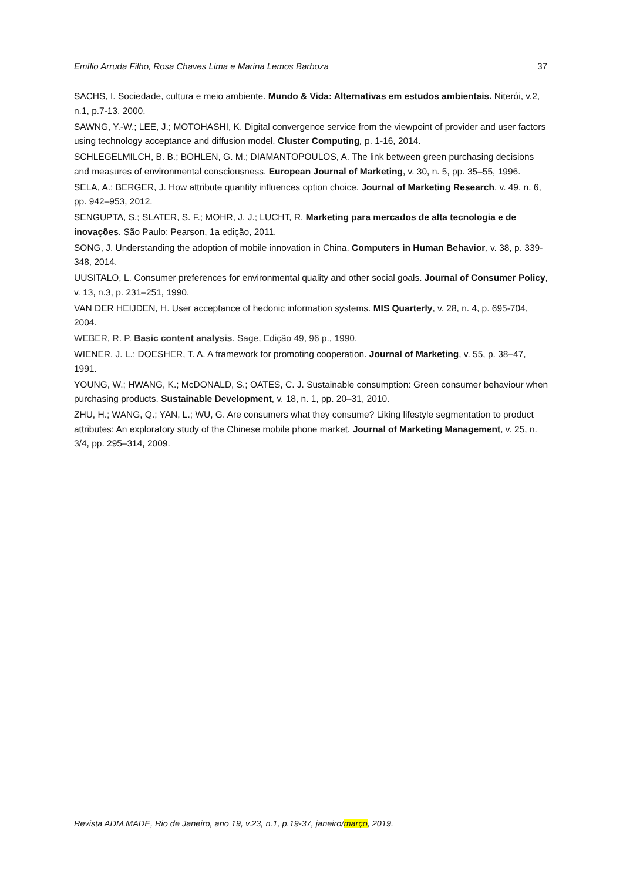Emílio Arruda Filho, Rosa Chaves Lima e Marina Lemos Barboza 37
SACHS, I. Sociedade, cultura e meio ambiente. Mundo & Vida: Alternativas em estudos ambientais. Niterói, v.2, n.1, p.7-13, 2000.
SAWNG, Y.-W.; LEE, J.; MOTOHASHI, K. Digital convergence service from the viewpoint of provider and user factors using technology acceptance and diffusion model. Cluster Computing, p. 1-16, 2014.
SCHLEGELMILCH, B. B.; BOHLEN, G. M.; DIAMANTOPOULOS, A. The link between green purchasing decisions and measures of environmental consciousness. European Journal of Marketing, v. 30, n. 5, pp. 35–55, 1996.
SELA, A.; BERGER, J. How attribute quantity influences option choice. Journal of Marketing Research, v. 49, n. 6, pp. 942–953, 2012.
SENGUPTA, S.; SLATER, S. F.; MOHR, J. J.; LUCHT, R. Marketing para mercados de alta tecnologia e de inovações. São Paulo: Pearson, 1a edição, 2011.
SONG, J. Understanding the adoption of mobile innovation in China. Computers in Human Behavior, v. 38, p. 339-348, 2014.
UUSITALO, L. Consumer preferences for environmental quality and other social goals. Journal of Consumer Policy, v. 13, n.3, p. 231–251, 1990.
VAN DER HEIJDEN, H. User acceptance of hedonic information systems. MIS Quarterly, v. 28, n. 4, p. 695-704, 2004.
WEBER, R. P. Basic content analysis. Sage, Edição 49, 96 p., 1990.
WIENER, J. L.; DOESHER, T. A. A framework for promoting cooperation. Journal of Marketing, v. 55, p. 38–47, 1991.
YOUNG, W.; HWANG, K.; McDONALD, S.; OATES, C. J. Sustainable consumption: Green consumer behaviour when purchasing products. Sustainable Development, v. 18, n. 1, pp. 20–31, 2010.
ZHU, H.; WANG, Q.; YAN, L.; WU, G. Are consumers what they consume? Liking lifestyle segmentation to product attributes: An exploratory study of the Chinese mobile phone market. Journal of Marketing Management, v. 25, n. 3/4, pp. 295–314, 2009.
Revista ADM.MADE, Rio de Janeiro, ano 19, v.23, n.1, p.19-37, janeiro/março, 2019.